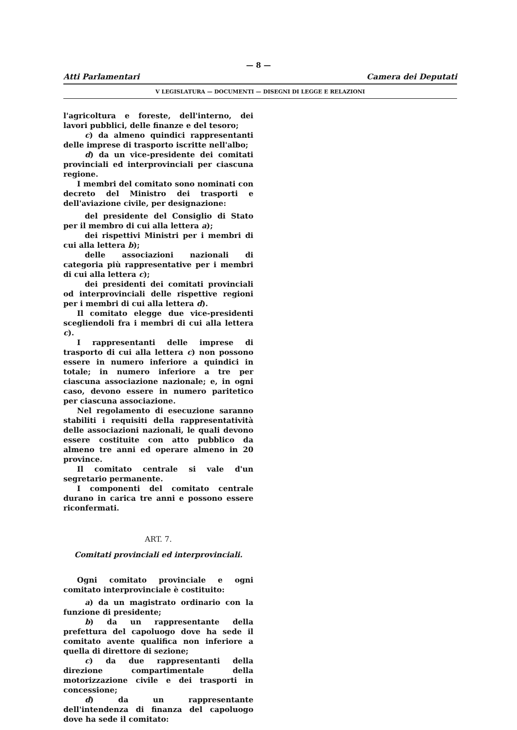— 8 —
Atti Parlamentari Camera dei Deputati
V LEGISLATURA — DOCUMENTI — DISEGNI DI LEGGE E RELAZIONI
l'agricoltura e foreste, dell'interno, dei lavori pubblici, delle finanze e del tesoro;
c) da almeno quindici rappresentanti delle imprese di trasporto iscritte nell'albo;
d) da un vice-presidente dei comitati provinciali ed interprovinciali per ciascuna regione.
I membri del comitato sono nominati con decreto del Ministro dei trasporti e dell'aviazione civile, per designazione:
del presidente del Consiglio di Stato per il membro di cui alla lettera a);
dei rispettivi Ministri per i membri di cui alla lettera b);
delle associazioni nazionali di categoria più rappresentative per i membri di cui alla lettera c);
dei presidenti dei comitati provinciali od interprovinciali delle rispettive regioni per i membri di cui alla lettera d).
Il comitato elegge due vice-presidenti scegliendoli fra i membri di cui alla lettera c).
I rappresentanti delle imprese di trasporto di cui alla lettera c) non possono essere in numero inferiore a quindici in totale; in numero inferiore a tre per ciascuna associazione nazionale; e, in ogni caso, devono essere in numero paritetico per ciascuna associazione.
Nel regolamento di esecuzione saranno stabiliti i requisiti della rappresentatività delle associazioni nazionali, le quali devono essere costituite con atto pubblico da almeno tre anni ed operare almeno in 20 province.
Il comitato centrale si vale d'un segretario permanente.
I componenti del comitato centrale durano in carica tre anni e possono essere riconfermati.
ART. 7.
Comitati provinciali ed interprovinciali.
Ogni comitato provinciale e ogni comitato interprovinciale è costituito:
a) da un magistrato ordinario con la funzione di presidente;
b) da un rappresentante della prefettura del capoluogo dove ha sede il comitato avente qualifica non inferiore a quella di direttore di sezione;
c) da due rappresentanti della direzione compartimentale della motorizzazione civile e dei trasporti in concessione;
d) da un rappresentante dell'intendenza di finanza del capoluogo dove ha sede il comitato: